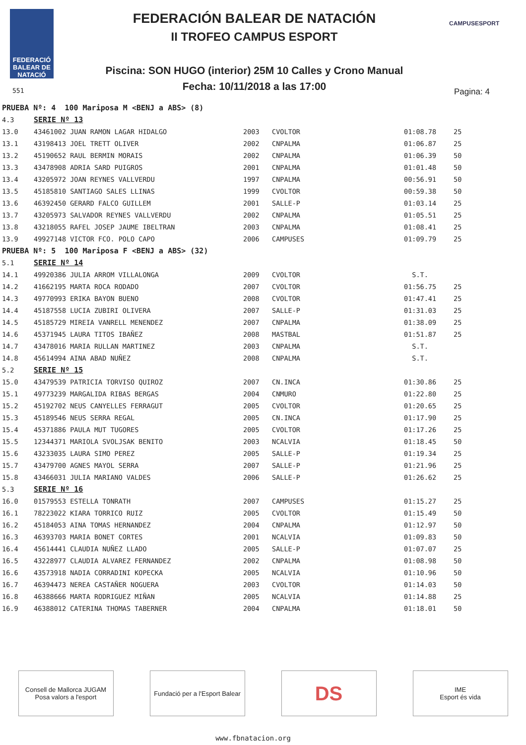FEDERACIÓ BALEAR DE NATACIÓ
FEDERACIÓN BALEAR DE NATACIÓN
II TROFEO CAMPUS ESPORT
Piscina: SON HUGO (interior) 25M 10 Calles y Crono Manual
Fecha: 10/11/2018 a las 17:00 551 Pagina: 4
CAMPUSESPORT
| PRUEBA Nº: 4 100 Mariposa M <BENJ a ABS> (8) | | | | | |
| 4.3 | SERIE Nº 13 | | | | |
| 13.0 | 43461002 JUAN RAMON LAGAR HIDALGO | 2003 | CVOLTOR | 01:08.78 | 25 |
| 13.1 | 43198413 JOEL TRETT OLIVER | 2002 | CNPALMA | 01:06.87 | 25 |
| 13.2 | 45190652 RAUL BERMIN MORAIS | 2002 | CNPALMA | 01:06.39 | 50 |
| 13.3 | 43478908 ADRIA SARD PUIGROS | 2001 | CNPALMA | 01:01.48 | 50 |
| 13.4 | 43205972 JOAN REYNES VALLVERDU | 1997 | CNPALMA | 00:56.91 | 50 |
| 13.5 | 45185810 SANTIAGO SALES LLINAS | 1999 | CVOLTOR | 00:59.38 | 50 |
| 13.6 | 46392450 GERARD FALCO GUILLEM | 2001 | SALLE-P | 01:03.14 | 25 |
| 13.7 | 43205973 SALVADOR REYNES VALLVERDU | 2002 | CNPALMA | 01:05.51 | 25 |
| 13.8 | 43218055 RAFEL JOSEP JAUME IBELTRAN | 2003 | CNPALMA | 01:08.41 | 25 |
| 13.9 | 49927148 VICTOR FCO. POLO CAPO | 2006 | CAMPUSES | 01:09.79 | 25 |
| PRUEBA Nº: 5 100 Mariposa F <BENJ a ABS> (32) | | | | | |
| 5.1 | SERIE Nº 14 | | | | |
| 14.1 | 49920386 JULIA ARROM VILLALONGA | 2009 | CVOLTOR | S.T. | |
| 14.2 | 41662195 MARTA ROCA RODADO | 2007 | CVOLTOR | 01:56.75 | 25 |
| 14.3 | 49770993 ERIKA BAYON BUENO | 2008 | CVOLTOR | 01:47.41 | 25 |
| 14.4 | 45187558 LUCIA ZUBIRI OLIVERA | 2007 | SALLE-P | 01:31.03 | 25 |
| 14.5 | 45185729 MIREIA VANRELL MENENDEZ | 2007 | CNPALMA | 01:38.09 | 25 |
| 14.6 | 45371945 LAURA TITOS IBAÑEZ | 2008 | MASTBAL | 01:51.87 | 25 |
| 14.7 | 43478016 MARIA RULLAN MARTINEZ | 2003 | CNPALMA | S.T. | |
| 14.8 | 45614994 AINA ABAD NUÑEZ | 2008 | CNPALMA | S.T. | |
| 5.2 | SERIE Nº 15 | | | | |
| 15.0 | 43479539 PATRICIA TORVISO QUIROZ | 2007 | CN.INCA | 01:30.86 | 25 |
| 15.1 | 49773239 MARGALIDA RIBAS BERGAS | 2004 | CNMURO | 01:22.80 | 25 |
| 15.2 | 45192702 NEUS CANYELLES FERRAGUT | 2005 | CVOLTOR | 01:20.65 | 25 |
| 15.3 | 45189546 NEUS SERRA REGAL | 2005 | CN.INCA | 01:17.90 | 25 |
| 15.4 | 45371886 PAULA MUT TUGORES | 2005 | CVOLTOR | 01:17.26 | 25 |
| 15.5 | 12344371 MARIOLA SVOLJSAK BENITO | 2003 | NCALVIA | 01:18.45 | 50 |
| 15.6 | 43233035 LAURA SIMO PEREZ | 2005 | SALLE-P | 01:19.34 | 25 |
| 15.7 | 43479700 AGNES MAYOL SERRA | 2007 | SALLE-P | 01:21.96 | 25 |
| 15.8 | 43466031 JULIA MARIANO VALDES | 2006 | SALLE-P | 01:26.62 | 25 |
| 5.3 | SERIE Nº 16 | | | | |
| 16.0 | 01579553 ESTELLA TONRATH | 2007 | CAMPUSES | 01:15.27 | 25 |
| 16.1 | 78223022 KIARA TORRICO RUIZ | 2005 | CVOLTOR | 01:15.49 | 50 |
| 16.2 | 45184053 AINA TOMAS HERNANDEZ | 2004 | CNPALMA | 01:12.97 | 50 |
| 16.3 | 46393703 MARIA BONET CORTES | 2001 | NCALVIA | 01:09.83 | 50 |
| 16.4 | 45614441 CLAUDIA NUÑEZ LLADO | 2005 | SALLE-P | 01:07.07 | 25 |
| 16.5 | 43228977 CLAUDIA ALVAREZ FERNANDEZ | 2002 | CNPALMA | 01:08.98 | 50 |
| 16.6 | 43573918 NADIA CORRADINI KOPECKA | 2005 | NCALVIA | 01:10.96 | 50 |
| 16.7 | 46394473 NEREA CASTAÑER NOGUERA | 2003 | CVOLTOR | 01:14.03 | 50 |
| 16.8 | 46388666 MARTA RODRIGUEZ MIÑAN | 2005 | NCALVIA | 01:14.88 | 25 |
| 16.9 | 46388012 CATERINA THOMAS TABERNER | 2004 | CNPALMA | 01:18.01 | 50 |
Consell de Mallorca JUGAM
Posa valors a l'esport
Fundació per a l'Esport Balear
DS
IME
Esport és vida
www.fbnatacion.org